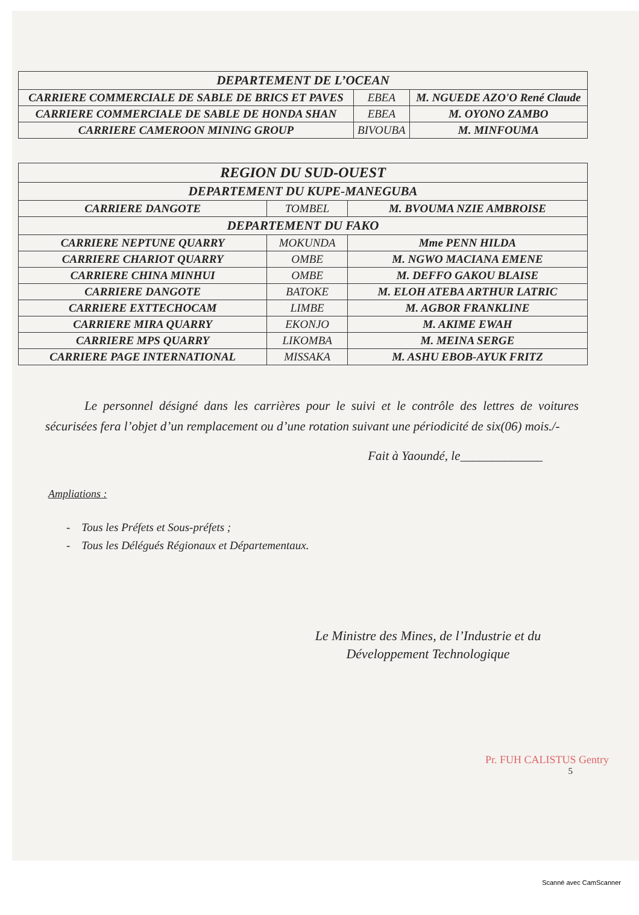| DEPARTEMENT DE L’OCEAN | | |
| CARRIERE COMMERCIALE DE SABLE DE BRICS ET PAVES | EBEA | M. NGUEDE AZO'O René Claude |
| CARRIERE COMMERCIALE DE SABLE DE HONDA SHAN | EBEA | M. OYONO ZAMBO |
| CARRIERE CAMEROON MINING GROUP | BIVOUBA | M. MINFOUMA |
| REGION DU SUD-OUEST | | |
| DEPARTEMENT DU KUPE-MANEGUBA | | |
| CARRIERE DANGOTE | TOMBEL | M. BVOUMA NZIE AMBROISE |
| DEPARTEMENT DU FAKO | | |
| CARRIERE NEPTUNE QUARRY | MOKUNDA | Mme PENN HILDA |
| CARRIERE CHARIOT QUARRY | OMBE | M. NGWO MACIANA EMENE |
| CARRIERE CHINA MINHUI | OMBE | M. DEFFO GAKOU BLAISE |
| CARRIERE DANGOTE | BATOKE | M. ELOH ATEBA ARTHUR LATRIC |
| CARRIERE EXTTECHOCAM | LIMBE | M. AGBOR FRANKLINE |
| CARRIERE MIRA QUARRY | EKONJO | M. AKIME EWAH |
| CARRIERE MPS QUARRY | LIKOMBA | M. MEINA SERGE |
| CARRIERE PAGE INTERNATIONAL | MISSAKA | M. ASHU EBOB-AYUK FRITZ |
Le personnel désigné dans les carrières pour le suivi et le contrôle des lettres de voitures sécurisées fera l’objet d’un remplacement ou d’une rotation suivant une périodicité de six(06) mois./-
Fait à Yaoundé, le_____________
Ampliations :
- Tous les Préfets et Sous-préfets ;
- Tous les Délégués Régionaux et Départementaux.
Le Ministre des Mines, de l’Industrie et du Développement Technologique
Pr. FUH CALISTUS Gentry
5
Scanné avec CamScanner